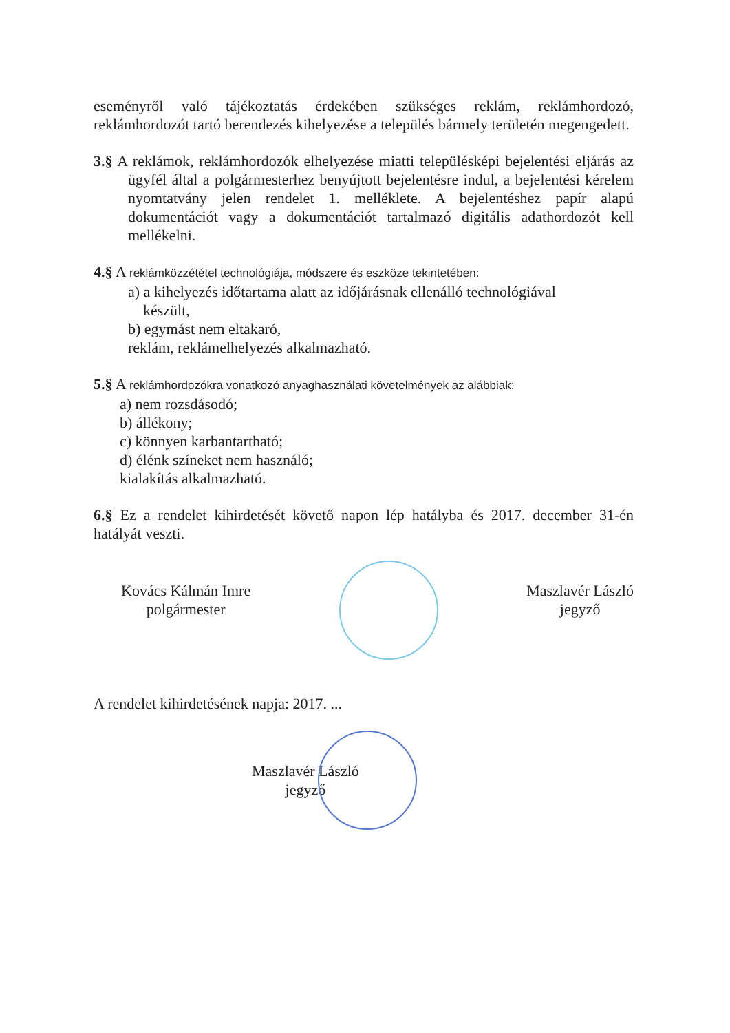eseményről való tájékoztatás érdekében szükséges reklám, reklámhordozó, reklámhordozót tartó berendezés kihelyezése a település bármely területén megengedett.
3.§ A reklámok, reklámhordozók elhelyezése miatti településképi bejelentési eljárás az ügyfél által a polgármesterhez benyújtott bejelentésre indul, a bejelentési kérelem nyomtatvány jelen rendelet 1. melléklete. A bejelentéshez papír alapú dokumentációt vagy a dokumentációt tartalmazó digitális adathordozót kell mellékelni.
4.§ A reklámközzététel technológiája, módszere és eszköze tekintetében:
a) a kihelyezés időtartama alatt az időjárásnak ellenálló technológiával
készült,
b) egymást nem eltakaró,
reklám, reklámelhelyezés alkalmazható.
5.§ A reklámhordozókra vonatkozó anyaghasználati követelmények az alábbiak:
a) nem rozsdásodó;
b) állékony;
c) könnyen karbantartható;
d) élénk színeket nem használó;
kialakítás alkalmazható.
6.§ Ez a rendelet kihirdetését követő napon lép hatályba és 2017. december 31-én hatályát veszti.
Kovács Kálmán Imre
polgármester
Maszlavér László
jegyző
A rendelet kihirdetésének napja: 2017. ...
Maszlavér László
jegyző